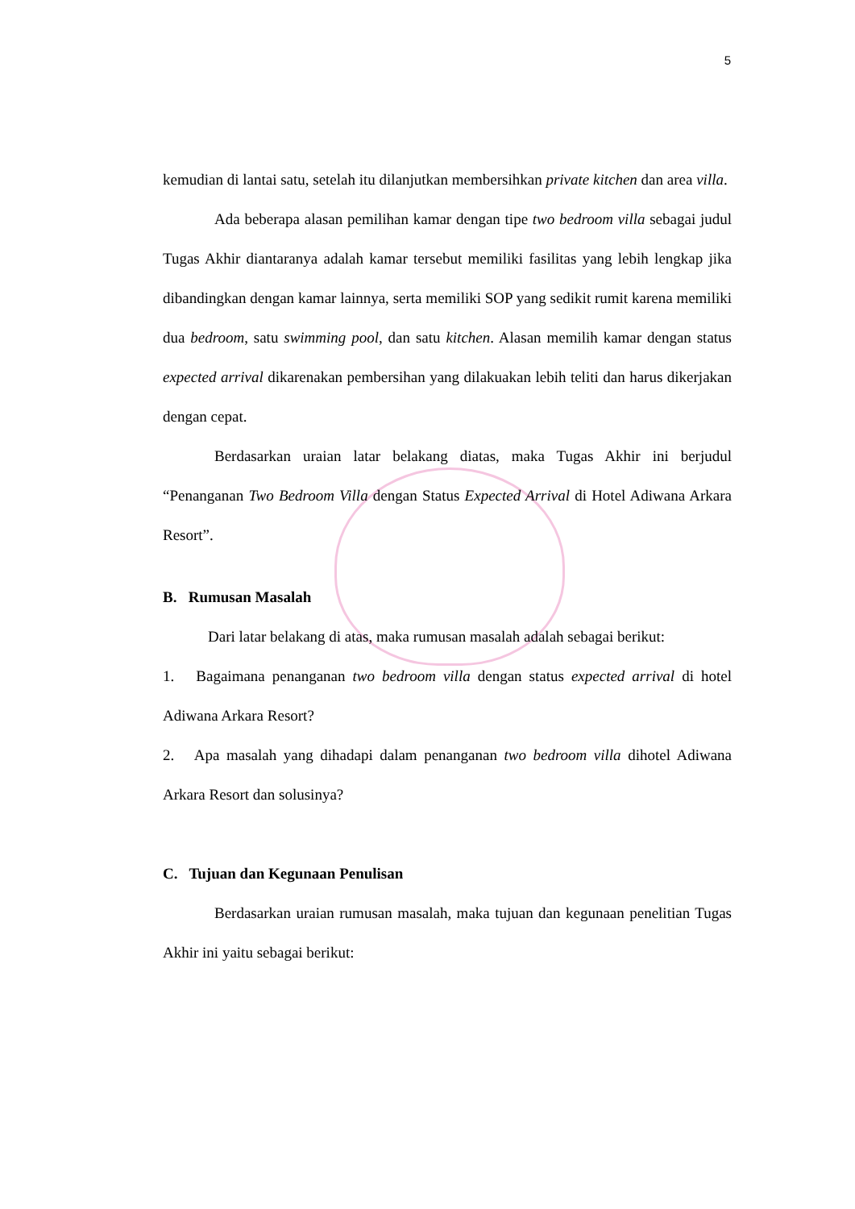5
kemudian di lantai satu, setelah itu dilanjutkan membersihkan private kitchen dan area villa.
Ada beberapa alasan pemilihan kamar dengan tipe two bedroom villa sebagai judul Tugas Akhir diantaranya adalah kamar tersebut memiliki fasilitas yang lebih lengkap jika dibandingkan dengan kamar lainnya, serta memiliki SOP yang sedikit rumit karena memiliki dua bedroom, satu swimming pool, dan satu kitchen. Alasan memilih kamar dengan status expected arrival dikarenakan pembersihan yang dilakuakan lebih teliti dan harus dikerjakan dengan cepat.
Berdasarkan uraian latar belakang diatas, maka Tugas Akhir ini berjudul “Penanganan Two Bedroom Villa dengan Status Expected Arrival di Hotel Adiwana Arkara Resort”.
B. Rumusan Masalah
Dari latar belakang di atas, maka rumusan masalah adalah sebagai berikut:
1. Bagaimana penanganan two bedroom villa dengan status expected arrival di hotel Adiwana Arkara Resort?
2. Apa masalah yang dihadapi dalam penanganan two bedroom villa dihotel Adiwana Arkara Resort dan solusinya?
C. Tujuan dan Kegunaan Penulisan
Berdasarkan uraian rumusan masalah, maka tujuan dan kegunaan penelitian Tugas Akhir ini yaitu sebagai berikut: